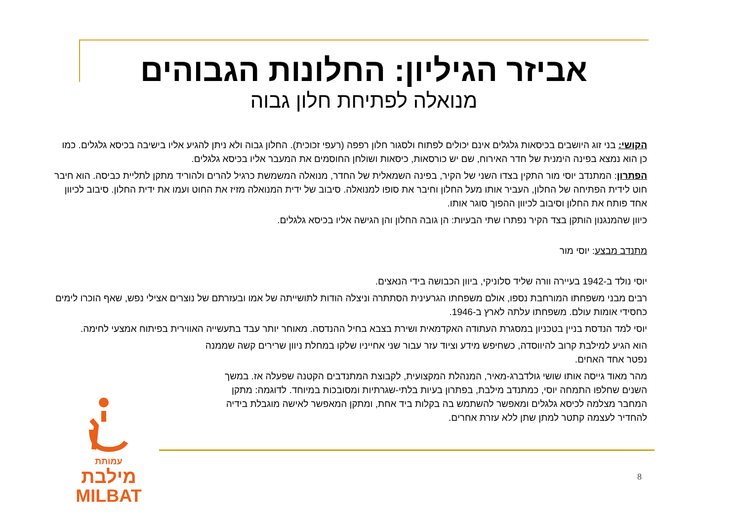אביזר הגיליון: החלונות הגבוהים
מנואלה לפתיחת חלון גבוה
הקושי: בני זוג היושבים בכיסאות גלגלים אינם יכולים לפתוח ולסגור חלון רפפה (רעפי זכוכית). החלון גבוה ולא ניתן להגיע אליו בישיבה בכיסא גלגלים. כמו כן הוא נמצא בפינה הימנית של חדר האירוח, שם יש כורסאות, כיסאות ושולחן החוסמים את המעבר אליו בכיסא גלגלים.
הפתרון: המתנדב יוסי מור התקין בצדו השני של הקיר, בפינה השמאלית של החדר, מנואלה המשמשת כרגיל להרים ולהוריד מתקן לתליית כביסה. הוא חיבר חוט לידית הפתיחה של החלון, העביר אותו מעל החלון וחיבר את סופו למנואלה. סיבוב של ידית המנואלה מזיז את החוט ועמו את ידית החלון. סיבוב לכיוון אחד פותח את החלון וסיבוב לכיוון ההפוך סוגר אותו.
כיוון שהמנגנון הותקן בצד הקיר נפתרו שתי הבעיות: הן גובה החלון והן הגישה אליו בכיסא גלגלים.
מתנדב מבצע: יוסי מור
יוסי נולד ב-1942 בעיירה וורה שליד סלוניקי, ביוון הכבושה בידי הנאצים.
רבים מבני משפחתו המורחבת נספו, אולם משפחתו הגרעינית הסתתרה וניצלה הודות לתושייתה של אמו ובעזרתם של נוצרים אצילי נפש, שאף הוכרו לימים כחסידי אומות עולם. משפחתו עלתה לארץ ב-1946.
יוסי למד הנדסת בניין בטכניון במסגרת העתודה האקדמאית ושירת בצבא בחיל ההנדסה. מאוחר יותר עבד בתעשייה האווירית בפיתוח אמצעי לחימה.
הוא הגיע למילבת קרוב להיווסדה, כשחיפש מידע וציוד עזר עבור שני אחייניו שלקו במחלת ניוון שרירים קשה שממנה נפטר אחד האחים.
מהר מאוד גייסה אותו שושי גולדברג-מאיר, המנהלת המקצועית, לקבוצת המתנדבים הקטנה שפעלה אז. במשך השנים שחלפו התמחה יוסי, כמתנדב מילבת, בפתרון בעיות בלתי-שגרתיות ומסובכות במיוחד. לדוגמה: מתקן המחבר מצלמה לכיסא גלגלים ומאפשר להשתמש בה בקלות ביד אחת, ומתקן המאפשר לאישה מוגבלת בידיה להחדיר לעצמה קתטר למתן שתן ללא עזרת אחרים.
עמותת
מילבת
MILBAT
8